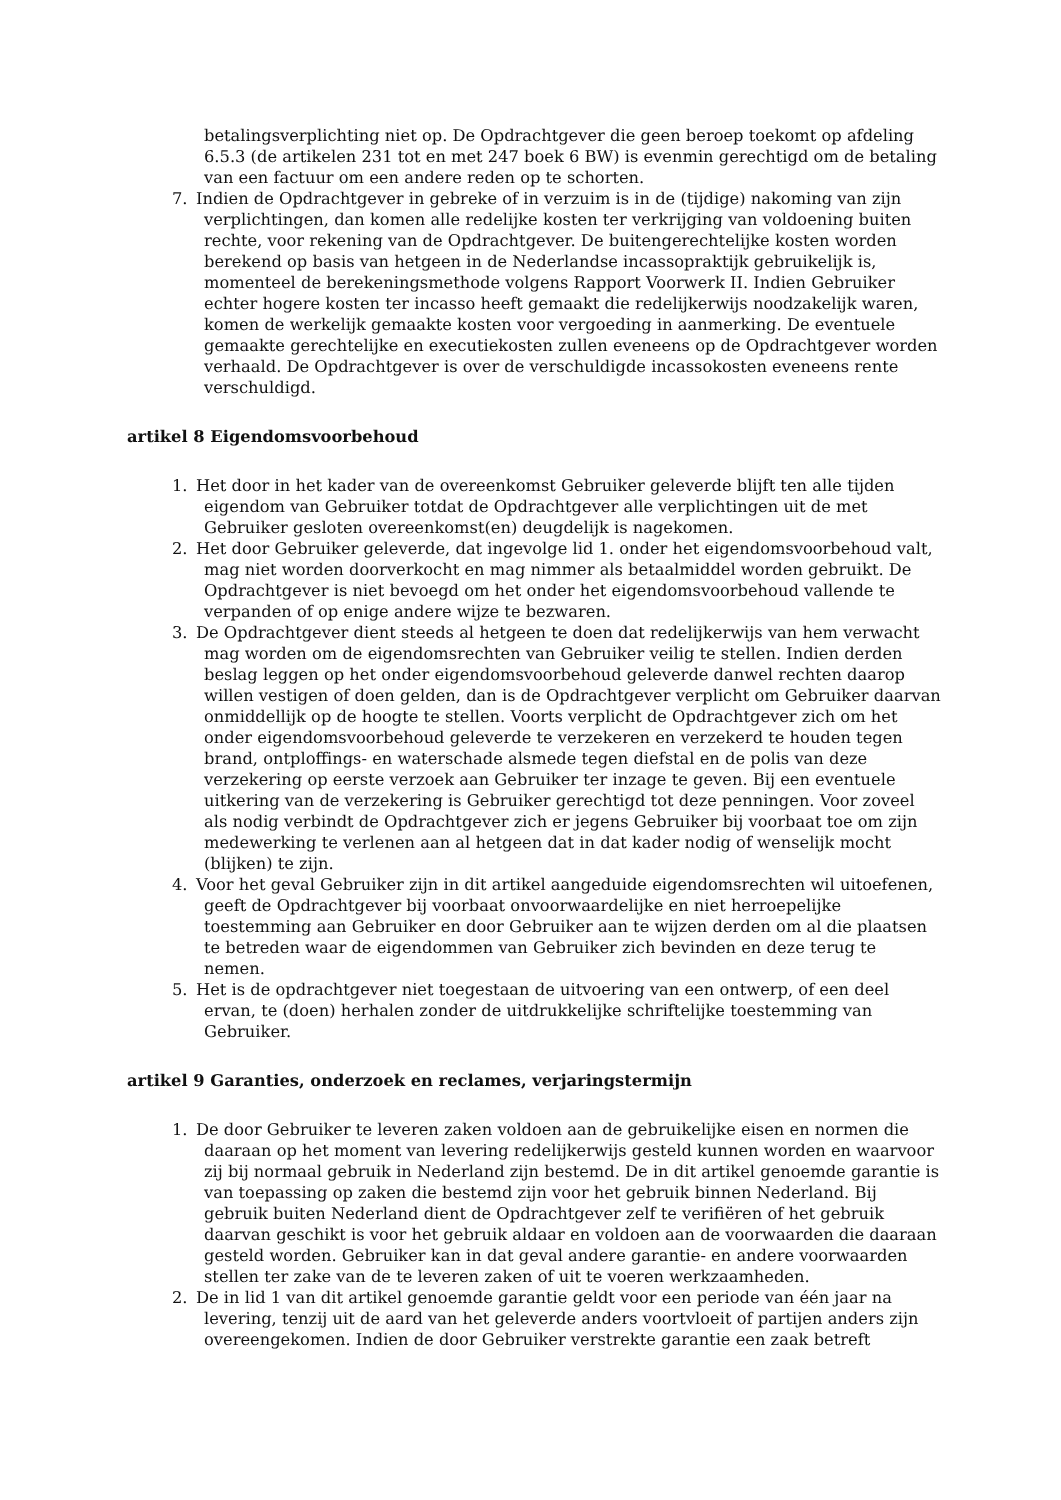betalingsverplichting niet op. De Opdrachtgever die geen beroep toekomt op afdeling 6.5.3 (de artikelen 231 tot en met 247 boek 6 BW) is evenmin gerechtigd om de betaling van een factuur om een andere reden op te schorten.
7. Indien de Opdrachtgever in gebreke of in verzuim is in de (tijdige) nakoming van zijn verplichtingen, dan komen alle redelijke kosten ter verkrijging van voldoening buiten rechte, voor rekening van de Opdrachtgever. De buitengerechtelijke kosten worden berekend op basis van hetgeen in de Nederlandse incassopraktijk gebruikelijk is, momenteel de berekeningsmethode volgens Rapport Voorwerk II. Indien Gebruiker echter hogere kosten ter incasso heeft gemaakt die redelijkerwijs noodzakelijk waren, komen de werkelijk gemaakte kosten voor vergoeding in aanmerking. De eventuele gemaakte gerechtelijke en executiekosten zullen eveneens op de Opdrachtgever worden verhaald. De Opdrachtgever is over de verschuldigde incassokosten eveneens rente verschuldigd.
artikel 8 Eigendomsvoorbehoud
1. Het door in het kader van de overeenkomst Gebruiker geleverde blijft ten alle tijden eigendom van Gebruiker totdat de Opdrachtgever alle verplichtingen uit de met Gebruiker gesloten overeenkomst(en) deugdelijk is nagekomen.
2. Het door Gebruiker geleverde, dat ingevolge lid 1. onder het eigendomsvoorbehoud valt, mag niet worden doorverkocht en mag nimmer als betaalmiddel worden gebruikt. De Opdrachtgever is niet bevoegd om het onder het eigendomsvoorbehoud vallende te verpanden of op enige andere wijze te bezwaren.
3. De Opdrachtgever dient steeds al hetgeen te doen dat redelijkerwijs van hem verwacht mag worden om de eigendomsrechten van Gebruiker veilig te stellen. Indien derden beslag leggen op het onder eigendomsvoorbehoud geleverde danwel rechten daarop willen vestigen of doen gelden, dan is de Opdrachtgever verplicht om Gebruiker daarvan onmiddellijk op de hoogte te stellen. Voorts verplicht de Opdrachtgever zich om het onder eigendomsvoorbehoud geleverde te verzekeren en verzekerd te houden tegen brand, ontploffings- en waterschade alsmede tegen diefstal en de polis van deze verzekering op eerste verzoek aan Gebruiker ter inzage te geven. Bij een eventuele uitkering van de verzekering is Gebruiker gerechtigd tot deze penningen. Voor zoveel als nodig verbindt de Opdrachtgever zich er jegens Gebruiker bij voorbaat toe om zijn medewerking te verlenen aan al hetgeen dat in dat kader nodig of wenselijk mocht (blijken) te zijn.
4. Voor het geval Gebruiker zijn in dit artikel aangeduide eigendomsrechten wil uitoefenen, geeft de Opdrachtgever bij voorbaat onvoorwaardelijke en niet herroepelijke toestemming aan Gebruiker en door Gebruiker aan te wijzen derden om al die plaatsen te betreden waar de eigendommen van Gebruiker zich bevinden en deze terug te nemen.
5. Het is de opdrachtgever niet toegestaan de uitvoering van een ontwerp, of een deel ervan, te (doen) herhalen zonder de uitdrukkelijke schriftelijke toestemming van Gebruiker.
artikel 9 Garanties, onderzoek en reclames, verjaringstermijn
1. De door Gebruiker te leveren zaken voldoen aan de gebruikelijke eisen en normen die daaraan op het moment van levering redelijkerwijs gesteld kunnen worden en waarvoor zij bij normaal gebruik in Nederland zijn bestemd. De in dit artikel genoemde garantie is van toepassing op zaken die bestemd zijn voor het gebruik binnen Nederland. Bij gebruik buiten Nederland dient de Opdrachtgever zelf te verifiëren of het gebruik daarvan geschikt is voor het gebruik aldaar en voldoen aan de voorwaarden die daaraan gesteld worden. Gebruiker kan in dat geval andere garantie- en andere voorwaarden stellen ter zake van de te leveren zaken of uit te voeren werkzaamheden.
2. De in lid 1 van dit artikel genoemde garantie geldt voor een periode van één jaar na levering, tenzij uit de aard van het geleverde anders voortvloeit of partijen anders zijn overeengekomen. Indien de door Gebruiker verstrekte garantie een zaak betreft